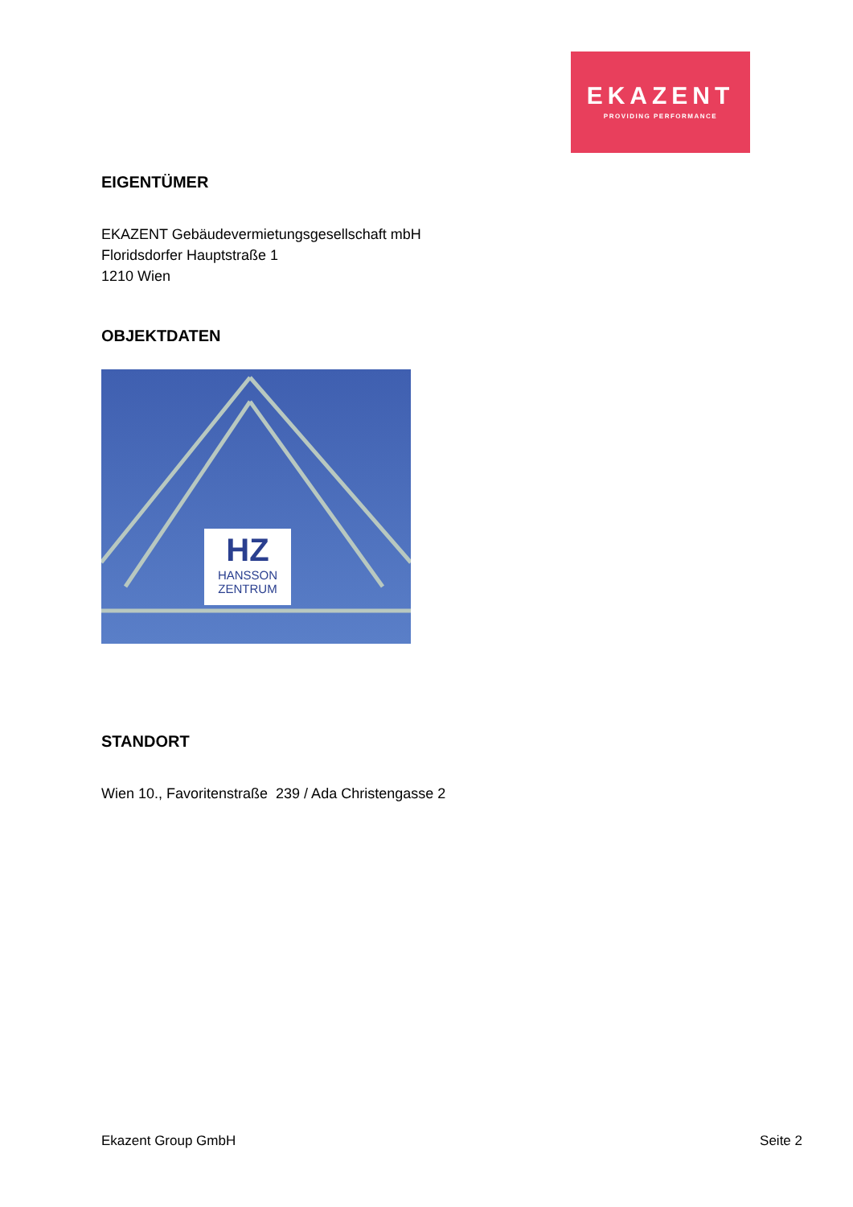EKAZENT
PROVIDING PERFORMANCE
EIGENTÜMER
EKAZENT Gebäudevermietungsgesellschaft mbH
Floridsdorfer Hauptstraße 1
1210 Wien
OBJEKTDATEN
HZ
HANSSON
ZENTRUM
STANDORT
Wien 10., Favoritenstraße 239 / Ada Christengasse 2
Ekazent Group GmbH Seite 2